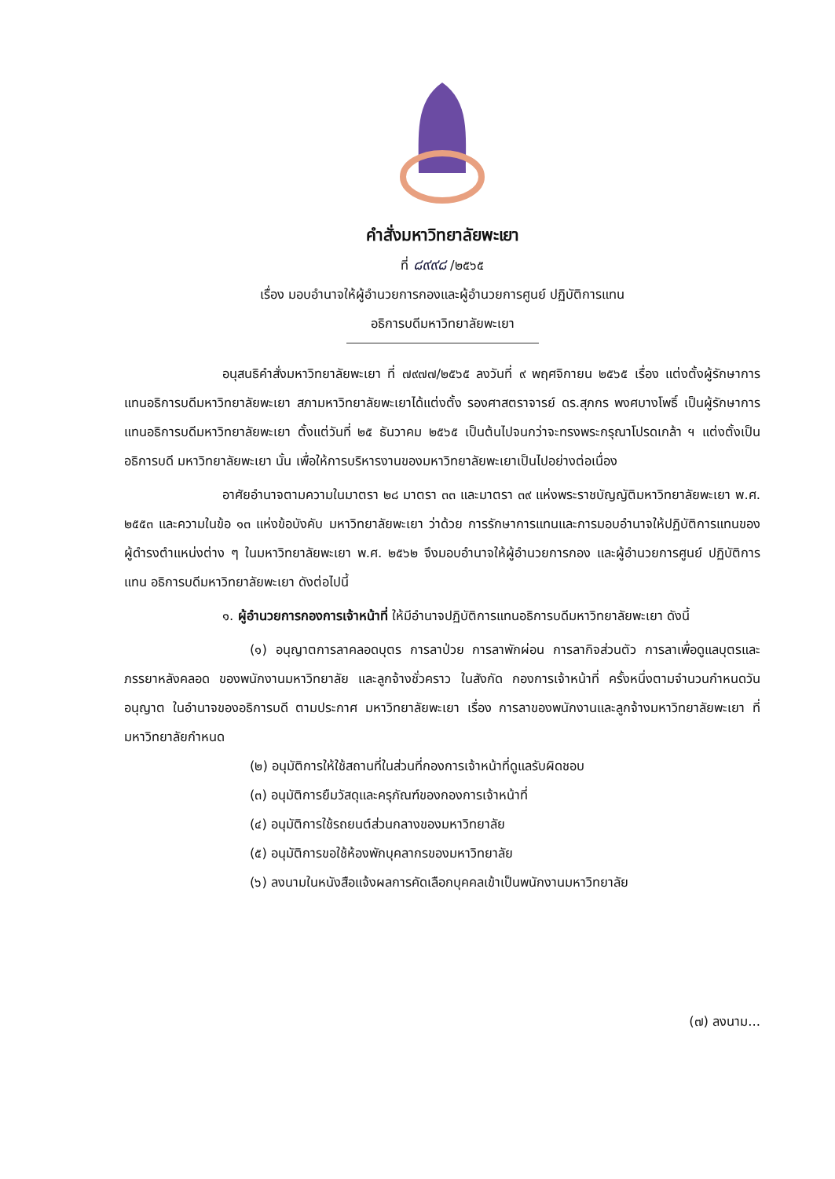คำสั่งมหาวิทยาลัยพะเยา
ที่ ๘๙๙๘ /๒๕๖๕
เรื่อง มอบอำนาจให้ผู้อำนวยการกองและผู้อำนวยการศูนย์ ปฏิบัติการแทน
อธิการบดีมหาวิทยาลัยพะเยา
อนุสนธิคำสั่งมหาวิทยาลัยพะเยา ที่ ๗๙๗๗/๒๕๖๕ ลงวันที่ ๙ พฤศจิกายน ๒๕๖๕ เรื่อง แต่งตั้งผู้รักษาการแทนอธิการบดีมหาวิทยาลัยพะเยา สภามหาวิทยาลัยพะเยาได้แต่งตั้ง รองศาสตราจารย์ ดร.สุภกร พงศบางโพธิ์ เป็นผู้รักษาการแทนอธิการบดีมหาวิทยาลัยพะเยา ตั้งแต่วันที่ ๒๕ ธันวาคม ๒๕๖๕ เป็นต้นไปจนกว่าจะทรงพระกรุณาโปรดเกล้า ฯ แต่งตั้งเป็นอธิการบดี มหาวิทยาลัยพะเยา นั้น เพื่อให้การบริหารงานของมหาวิทยาลัยพะเยาเป็นไปอย่างต่อเนื่อง
อาศัยอำนาจตามความในมาตรา ๒๘ มาตรา ๓๓ และมาตรา ๓๙ แห่งพระราชบัญญัติมหาวิทยาลัยพะเยา พ.ศ. ๒๕๕๓ และความในข้อ ๑๓ แห่งข้อบังคับ มหาวิทยาลัยพะเยา ว่าด้วย การรักษาการแทนและการมอบอำนาจให้ปฏิบัติการแทนของ ผู้ดำรงตำแหน่งต่าง ๆ ในมหาวิทยาลัยพะเยา พ.ศ. ๒๕๖๒ จึงมอบอำนาจให้ผู้อำนวยการกอง และผู้อำนวยการศูนย์ ปฏิบัติการแทน อธิการบดีมหาวิทยาลัยพะเยา ดังต่อไปนี้
๑. ผู้อำนวยการกองการเจ้าหน้าที่ ให้มีอำนาจปฏิบัติการแทนอธิการบดีมหาวิทยาลัยพะเยา ดังนี้
(๑) อนุญาตการลาคลอดบุตร การลาป่วย การลาพักผ่อน การลากิจส่วนตัว การลาเพื่อดูแลบุตรและภรรยาหลังคลอด ของพนักงานมหาวิทยาลัย และลูกจ้างชั่วคราว ในสังกัด กองการเจ้าหน้าที่ ครั้งหนึ่งตามจำนวนกำหนดวันอนุญาต ในอำนาจของอธิการบดี ตามประกาศ มหาวิทยาลัยพะเยา เรื่อง การลาของพนักงานและลูกจ้างมหาวิทยาลัยพะเยา ที่มหาวิทยาลัยกำหนด
(๒) อนุมัติการให้ใช้สถานที่ในส่วนที่กองการเจ้าหน้าที่ดูแลรับผิดชอบ
(๓) อนุมัติการยืมวัสดุและครุภัณฑ์ของกองการเจ้าหน้าที่
(๔) อนุมัติการใช้รถยนต์ส่วนกลางของมหาวิทยาลัย
(๕) อนุมัติการขอใช้ห้องพักบุคลากรของมหาวิทยาลัย
(๖) ลงนามในหนังสือแจ้งผลการคัดเลือกบุคคลเข้าเป็นพนักงานมหาวิทยาลัย
(๗) ลงนาม...